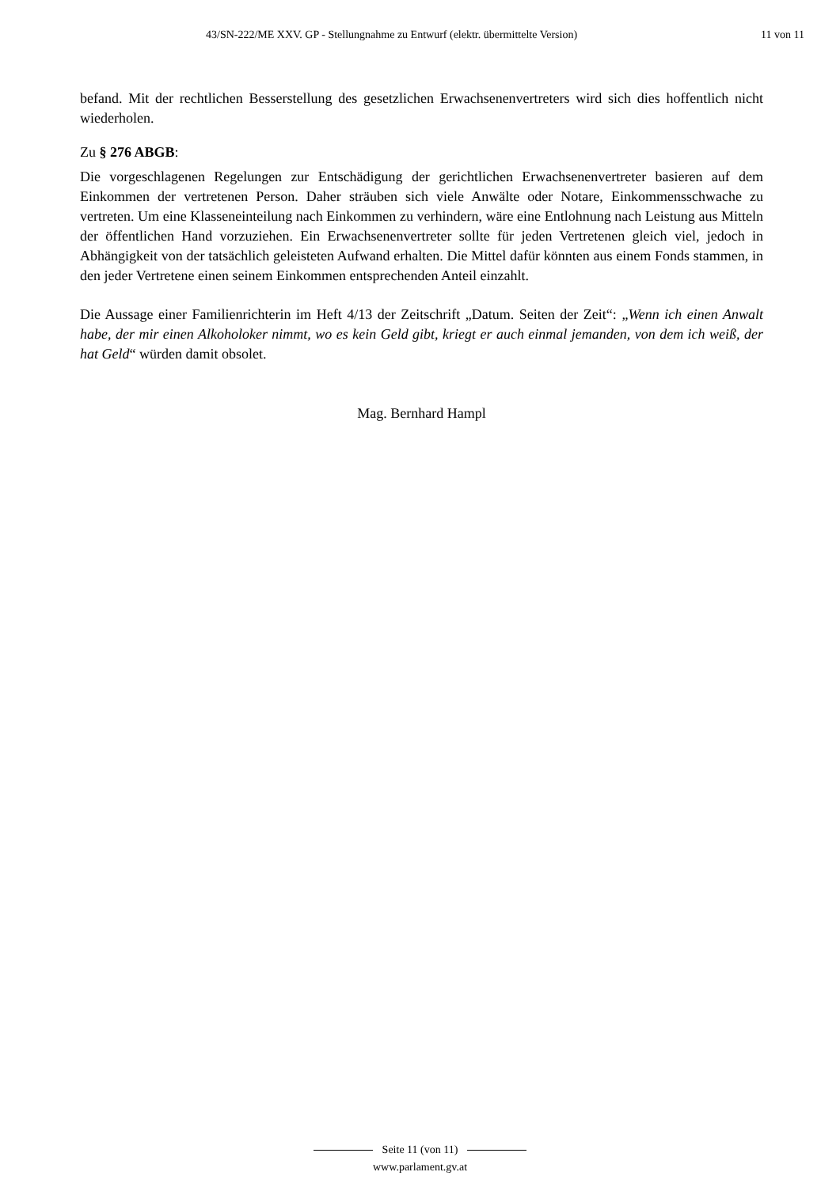43/SN-222/ME XXV. GP - Stellungnahme zu Entwurf (elektr. übermittelte Version) 11 von 11
befand. Mit der rechtlichen Besserstellung des gesetzlichen Erwachsenenvertreters wird sich dies hoffentlich nicht wiederholen.
Zu § 276 ABGB:
Die vorgeschlagenen Regelungen zur Entschädigung der gerichtlichen Erwachsenenvertreter basieren auf dem Einkommen der vertretenen Person. Daher sträuben sich viele Anwälte oder Notare, Einkommensschwache zu vertreten. Um eine Klasseneinteilung nach Einkommen zu verhindern, wäre eine Entlohnung nach Leistung aus Mitteln der öffentlichen Hand vorzuziehen. Ein Erwachsenenvertreter sollte für jeden Vertretenen gleich viel, jedoch in Abhängigkeit von der tatsächlich geleisteten Aufwand erhalten. Die Mittel dafür könnten aus einem Fonds stammen, in den jeder Vertretene einen seinem Einkommen entsprechenden Anteil einzahlt.
Die Aussage einer Familienrichterin im Heft 4/13 der Zeitschrift „Datum. Seiten der Zeit“: „Wenn ich einen Anwalt habe, der mir einen Alkoholoker nimmt, wo es kein Geld gibt, kriegt er auch einmal jemanden, von dem ich weiß, der hat Geld“ würden damit obsolet.
Mag. Bernhard Hampl
Seite 11 (von 11)
www.parlament.gv.at